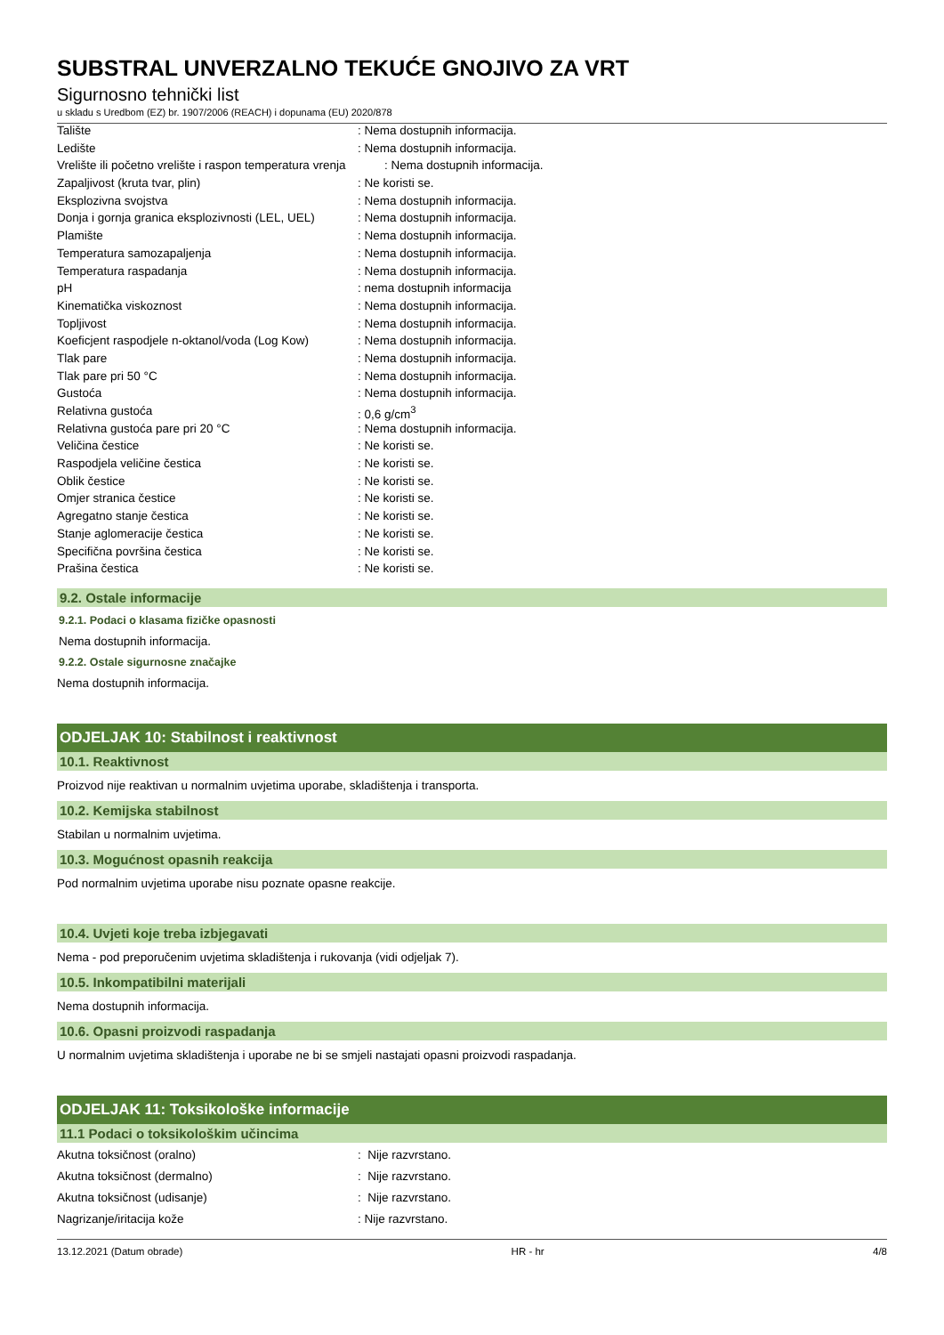SUBSTRAL UNVERZALNO TEKUĆE GNOJIVO ZA VRT
Sigurnosno tehnički list
u skladu s Uredbom (EZ) br. 1907/2006 (REACH) i dopunama (EU) 2020/878
| Talište | : Nema dostupnih informacija. |
| Ledište | : Nema dostupnih informacija. |
| Vrelište ili početno vrelište i raspon temperatura vrenja | : Nema dostupnih informacija. |
| Zapaljivost (kruta tvar, plin) | : Ne koristi se. |
| Eksplozivna svojstva | : Nema dostupnih informacija. |
| Donja i gornja granica eksplozivnosti (LEL, UEL) | : Nema dostupnih informacija. |
| Plamište | : Nema dostupnih informacija. |
| Temperatura samozapaljenja | : Nema dostupnih informacija. |
| Temperatura raspadanja | : Nema dostupnih informacija. |
| pH | : nema dostupnih informacija |
| Kinematička viskoznost | : Nema dostupnih informacija. |
| Topljivost | : Nema dostupnih informacija. |
| Koeficjent raspodjele n-oktanol/voda (Log Kow) | : Nema dostupnih informacija. |
| Tlak pare | : Nema dostupnih informacija. |
| Tlak pare pri 50 °C | : Nema dostupnih informacija. |
| Gustoća | : Nema dostupnih informacija. |
| Relativna gustoća | : 0,6 g/cm<sup>3</sup> |
| Relativna gustoća pare pri 20 °C | : Nema dostupnih informacija. |
| Veličina čestice | : Ne koristi se. |
| Raspodjela veličine čestica | : Ne koristi se. |
| Oblik čestice | : Ne koristi se. |
| Omjer stranica čestice | : Ne koristi se. |
| Agregatno stanje čestica | : Ne koristi se. |
| Stanje aglomeracije čestica | : Ne koristi se. |
| Specifična površina čestica | : Ne koristi se. |
| Prašina čestica | : Ne koristi se. |
9.2. Ostale informacije
9.2.1. Podaci o klasama fizičke opasnosti
Nema dostupnih informacija.
9.2.2. Ostale sigurnosne značajke
Nema dostupnih informacija.
ODJELJAK 10: Stabilnost i reaktivnost
10.1. Reaktivnost
Proizvod nije reaktivan u normalnim uvjetima uporabe, skladištenja i transporta.
10.2. Kemijska stabilnost
Stabilan u normalnim uvjetima.
10.3. Mogućnost opasnih reakcija
Pod normalnim uvjetima uporabe nisu poznate opasne reakcije.
10.4. Uvjeti koje treba izbjegavati
Nema - pod preporučenim uvjetima skladištenja i rukovanja (vidi odjeljak 7).
10.5. Inkompatibilni materijali
Nema dostupnih informacija.
10.6. Opasni proizvodi raspadanja
U normalnim uvjetima skladištenja i uporabe ne bi se smjeli nastajati opasni proizvodi raspadanja.
ODJELJAK 11: Toksikološke informacije
11.1 Podaci o toksikološkim učincima
| Akutna toksičnost (oralno) | : Nije razvrstano. |
| Akutna toksičnost (dermalno) | : Nije razvrstano. |
| Akutna toksičnost (udisanje) | : Nije razvrstano. |
| Nagrizanje/iritacija kože | : Nije razvrstano. |
13.12.2021 (Datum obrade) HR - hr 4/8